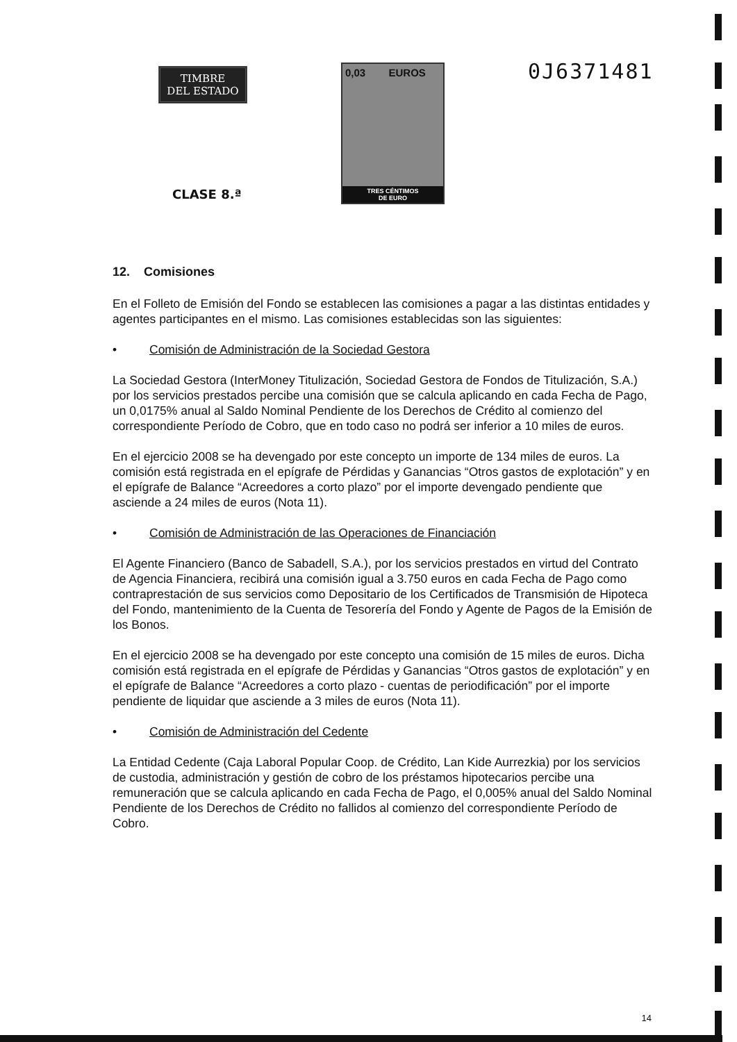TIMBRE
DEL ESTADO
CLASE 8.ª
0,03 EUROS
TRES CÉNTIMOS
DE EURO
0J6371481
12. Comisiones
En el Folleto de Emisión del Fondo se establecen las comisiones a pagar a las distintas entidades y agentes participantes en el mismo. Las comisiones establecidas son las siguientes:
• Comisión de Administración de la Sociedad Gestora
La Sociedad Gestora (InterMoney Titulización, Sociedad Gestora de Fondos de Titulización, S.A.) por los servicios prestados percibe una comisión que se calcula aplicando en cada Fecha de Pago, un 0,0175% anual al Saldo Nominal Pendiente de los Derechos de Crédito al comienzo del correspondiente Período de Cobro, que en todo caso no podrá ser inferior a 10 miles de euros.
En el ejercicio 2008 se ha devengado por este concepto un importe de 134 miles de euros. La comisión está registrada en el epígrafe de Pérdidas y Ganancias “Otros gastos de explotación” y en el epígrafe de Balance “Acreedores a corto plazo” por el importe devengado pendiente que asciende a 24 miles de euros (Nota 11).
• Comisión de Administración de las Operaciones de Financiación
El Agente Financiero (Banco de Sabadell, S.A.), por los servicios prestados en virtud del Contrato de Agencia Financiera, recibirá una comisión igual a 3.750 euros en cada Fecha de Pago como contraprestación de sus servicios como Depositario de los Certificados de Transmisión de Hipoteca del Fondo, mantenimiento de la Cuenta de Tesorería del Fondo y Agente de Pagos de la Emisión de los Bonos.
En el ejercicio 2008 se ha devengado por este concepto una comisión de 15 miles de euros. Dicha comisión está registrada en el epígrafe de Pérdidas y Ganancias “Otros gastos de explotación” y en el epígrafe de Balance “Acreedores a corto plazo - cuentas de periodificación” por el importe pendiente de liquidar que asciende a 3 miles de euros (Nota 11).
• Comisión de Administración del Cedente
La Entidad Cedente (Caja Laboral Popular Coop. de Crédito, Lan Kide Aurrezkia) por los servicios de custodia, administración y gestión de cobro de los préstamos hipotecarios percibe una remuneración que se calcula aplicando en cada Fecha de Pago, el 0,005% anual del Saldo Nominal Pendiente de los Derechos de Crédito no fallidos al comienzo del correspondiente Período de Cobro.
14